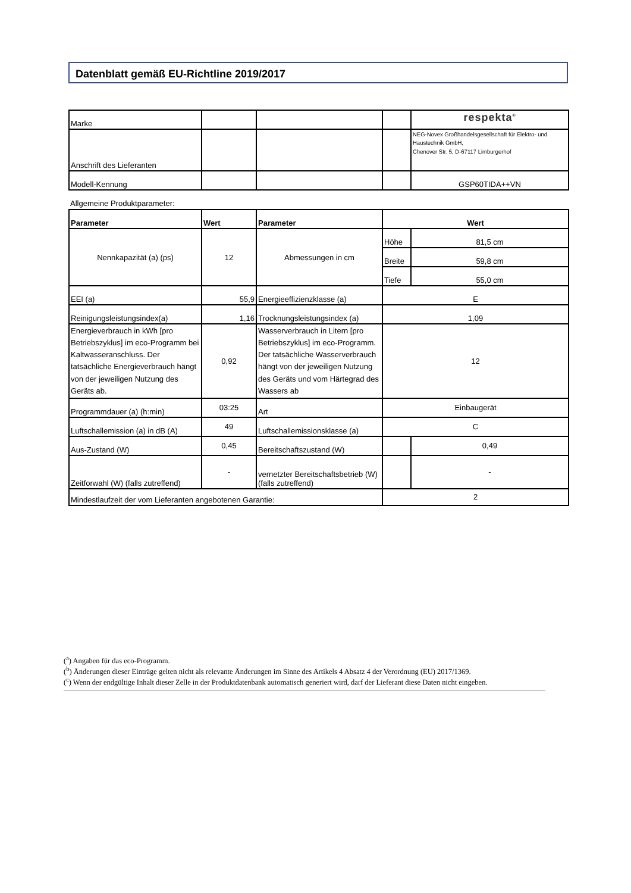Datenblatt gemäß EU-Richtline 2019/2017
| Marke | | | | respekta<sup>®</sup> |
| Anschrift des Lieferanten | | | | NEG-Novex Großhandelsgesellschaft für Elektro- und Haustechnik GmbH, Chenover Str. 5, D-67117 Limburgerhof |
| Modell-Kennung | | | | GSP60TIDA++VN |
Allgemeine Produktparameter:
| Parameter | Wert | Parameter | Wert | |
| --- | --- | --- | --- | --- |
| Nennkapazität (a) (ps) | 12 | Abmessungen in cm | Höhe | 81,5 cm |
| | | | Breite | 59,8 cm |
| | | | Tiefe | 55,0 cm |
| EEI (a) | 55,9 | Energieeffizienzklasse (a) | E | |
| Reinigungsleistungsindex(a) | 1,16 | Trocknungsleistungsindex (a) | 1,09 | |
| Energieverbrauch in kWh [pro Betriebszyklus] im eco-Programm bei Kaltwasseranschluss. Der tatsächliche Energieverbrauch hängt von der jeweiligen Nutzung des Geräts ab. | 0,92 | Wasserverbrauch in Litern [pro Betriebszyklus] im eco-Programm. Der tatsächliche Wasserverbrauch hängt von der jeweiligen Nutzung des Geräts und vom Härtegrad des Wassers ab | 12 | |
| Programmdauer (a) (h:min) | 03:25 | Art | Einbaugerät | |
| Luftschallemission (a) in dB (A) | 49 | Luftschallemissionsklasse (a) | C | |
| Aus-Zustand (W) | 0,45 | Bereitschaftszustand (W) | | 0,49 |
| Zeitforwahl (W) (falls zutreffend) | - | vernetzter Bereitschaftsbetrieb (W) (falls zutreffend) | | - |
| Mindestlaufzeit der vom Lieferanten angebotenen Garantie: | | | 2 | |
(<sup>a</sup>) Angaben für das eco-Programm.
(<sup>b</sup>) Änderungen dieser Einträge gelten nicht als relevante Änderungen im Sinne des Artikels 4 Absatz 4 der Verordnung (EU) 2017/1369.
(<sup>c</sup>) Wenn der endgültige Inhalt dieser Zelle in der Produktdatenbank automatisch generiert wird, darf der Lieferant diese Daten nicht eingeben.